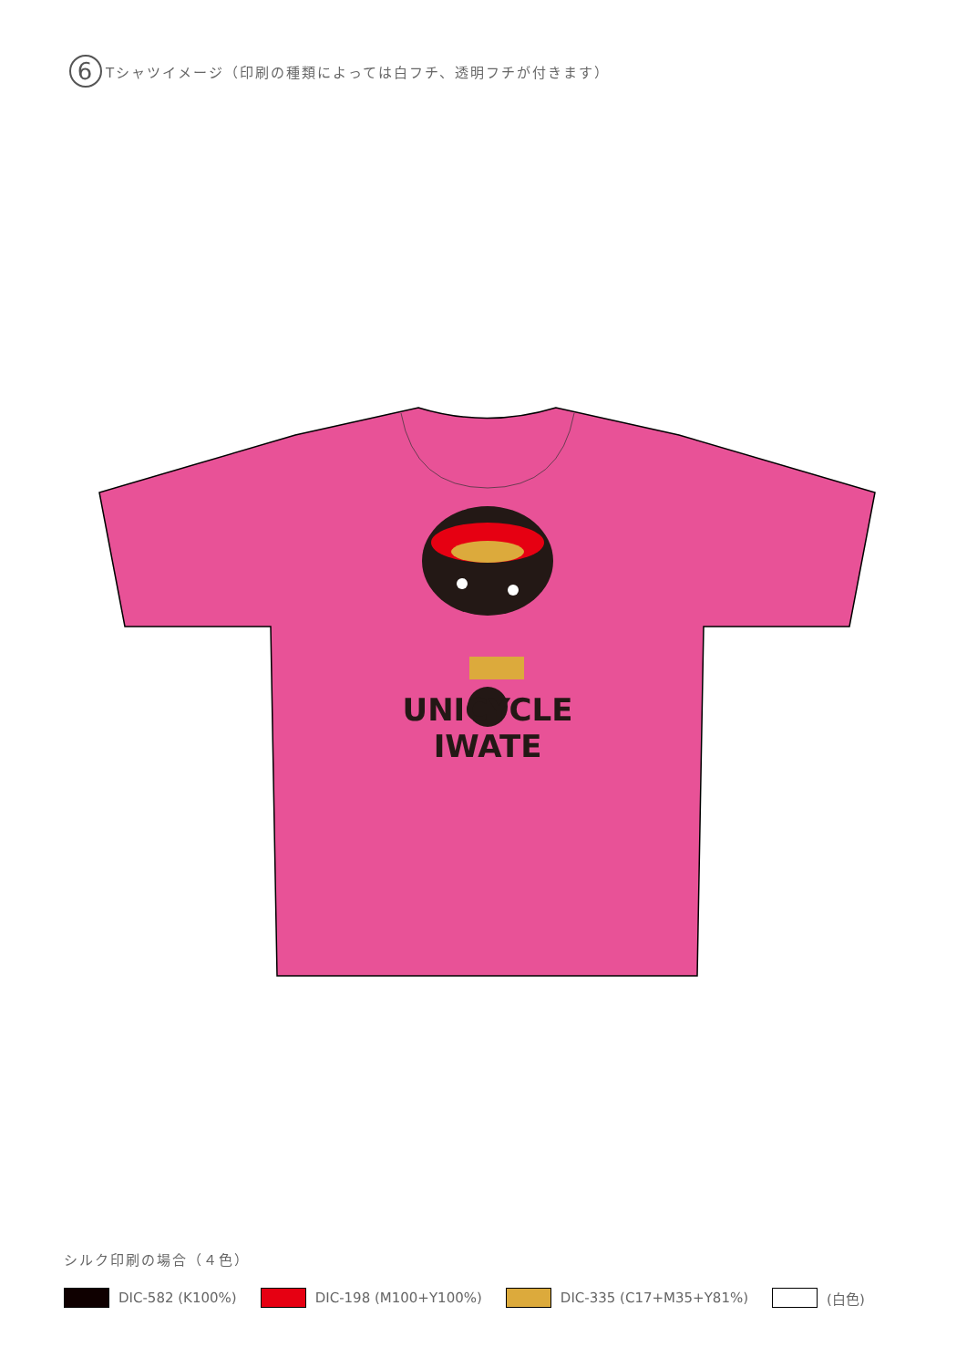6 Tシャツイメージ（印刷の種類によっては白フチ、透明フチが付きます）
UNICYCLE
IWATE
シルク印刷の場合（４色）
DIC-582 (K100%) DIC-198 (M100+Y100%) DIC-335 (C17+M35+Y81%) (白色)